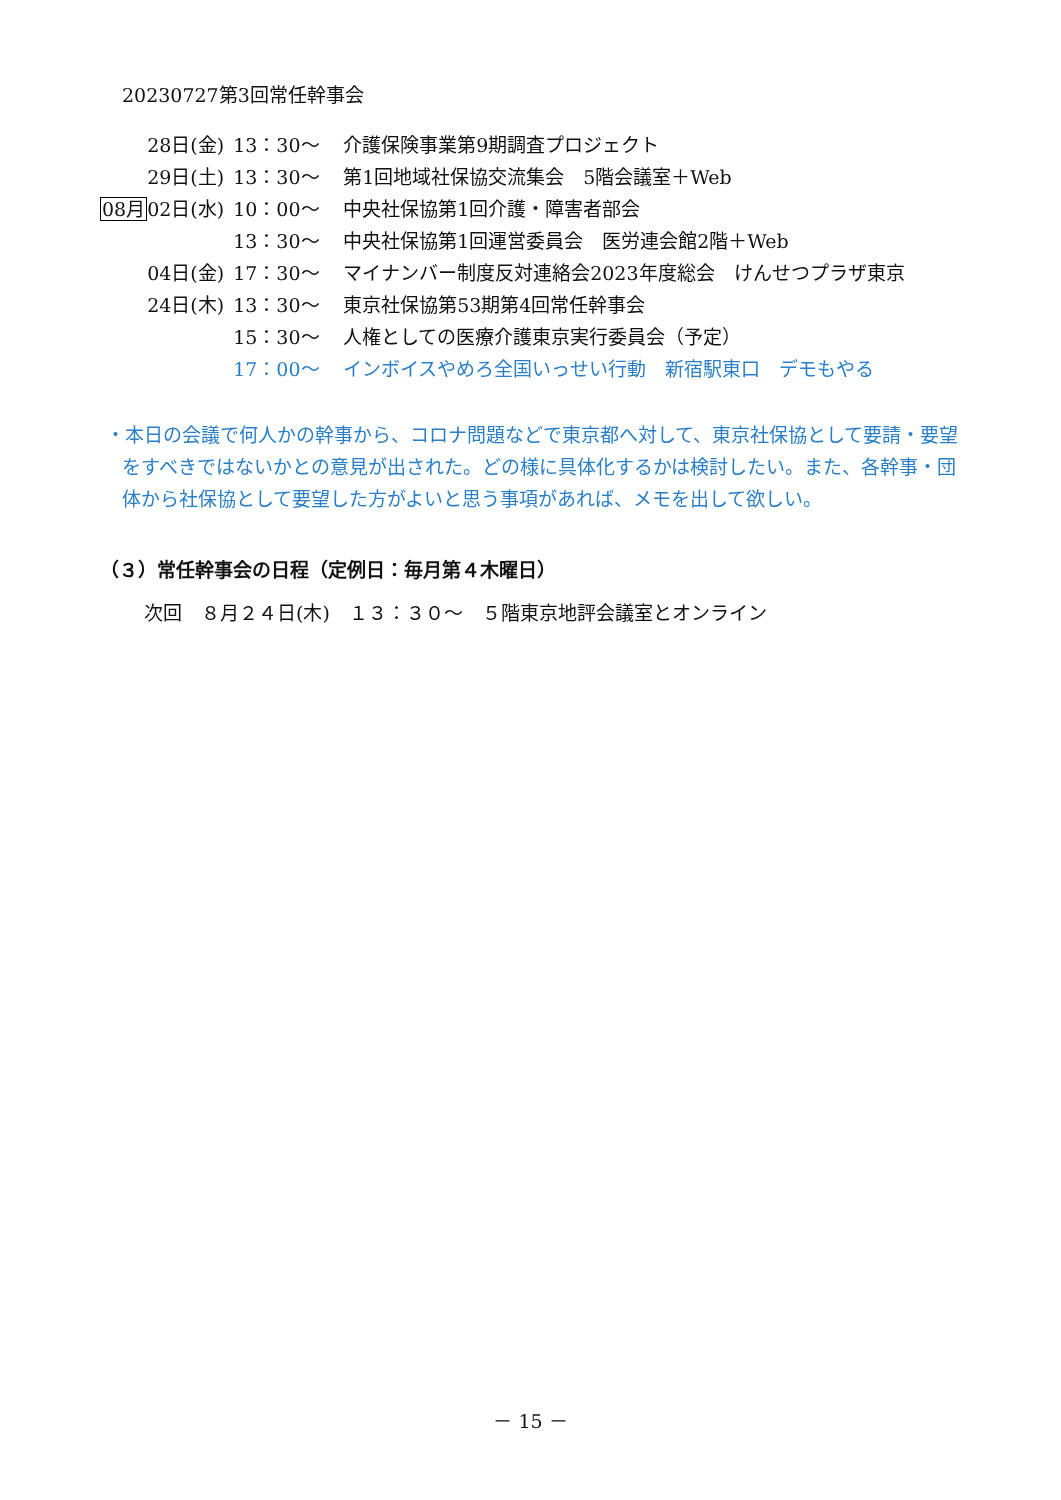20230727第3回常任幹事会
| | 28日(金) | 13：30～ | 介護保険事業第9期調査プロジェクト |
| | 29日(土) | 13：30～ | 第1回地域社保協交流集会 5階会議室＋Web |
| 08月 | 02日(水) | 10：00～ | 中央社保協第1回介護・障害者部会 |
| | | 13：30～ | 中央社保協第1回運営委員会 医労連会館2階＋Web |
| | 04日(金) | 17：30～ | マイナンバー制度反対連絡会2023年度総会 けんせつプラザ東京 |
| | 24日(木) | 13：30～ | 東京社保協第53期第4回常任幹事会 |
| | | 15：30～ | 人権としての医療介護東京実行委員会（予定） |
| | | 17：00～ | インボイスやめろ全国いっせい行動 新宿駅東口 デモもやる |
・本日の会議で何人かの幹事から、コロナ問題などで東京都へ対して、東京社保協として要請・要望をすべきではないかとの意見が出された。どの様に具体化するかは検討したい。また、各幹事・団体から社保協として要望した方がよいと思う事項があれば、メモを出して欲しい。
（３）常任幹事会の日程（定例日：毎月第４木曜日）
次回　８月２４日(木)　１３：３０～　５階東京地評会議室とオンライン
－ 15 －